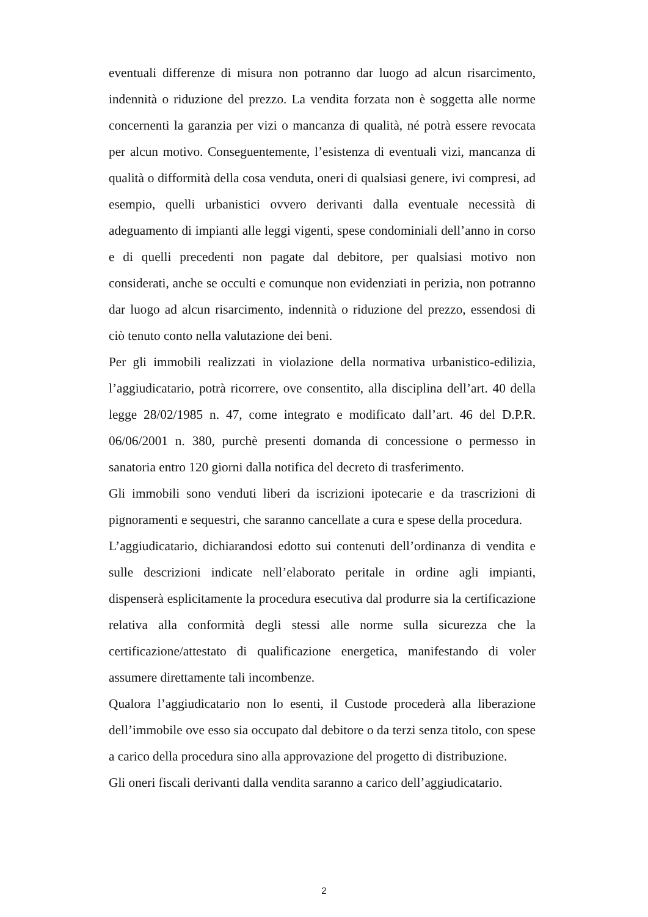eventuali differenze di misura non potranno dar luogo ad alcun risarcimento, indennità o riduzione del prezzo. La vendita forzata non è soggetta alle norme concernenti la garanzia per vizi o mancanza di qualità, né potrà essere revocata per alcun motivo. Conseguentemente, l’esistenza di eventuali vizi, mancanza di qualità o difformità della cosa venduta, oneri di qualsiasi genere, ivi compresi, ad esempio, quelli urbanistici ovvero derivanti dalla eventuale necessità di adeguamento di impianti alle leggi vigenti, spese condominiali dell’anno in corso e di quelli precedenti non pagate dal debitore, per qualsiasi motivo non considerati, anche se occulti e comunque non evidenziati in perizia, non potranno dar luogo ad alcun risarcimento, indennità o riduzione del prezzo, essendosi di ciò tenuto conto nella valutazione dei beni.
Per gli immobili realizzati in violazione della normativa urbanistico-edilizia, l’aggiudicatario, potrà ricorrere, ove consentito, alla disciplina dell’art. 40 della legge 28/02/1985 n. 47, come integrato e modificato dall’art. 46 del D.P.R. 06/06/2001 n. 380, purchè presenti domanda di concessione o permesso in sanatoria entro 120 giorni dalla notifica del decreto di trasferimento.
Gli immobili sono venduti liberi da iscrizioni ipotecarie e da trascrizioni di pignoramenti e sequestri, che saranno cancellate a cura e spese della procedura.
L’aggiudicatario, dichiarandosi edotto sui contenuti dell’ordinanza di vendita e sulle descrizioni indicate nell’elaborato peritale in ordine agli impianti, dispenserà esplicitamente la procedura esecutiva dal produrre sia la certificazione relativa alla conformità degli stessi alle norme sulla sicurezza che la certificazione/attestato di qualificazione energetica, manifestando di voler assumere direttamente tali incombenze.
Qualora l’aggiudicatario non lo esenti, il Custode procederà alla liberazione dell’immobile ove esso sia occupato dal debitore o da terzi senza titolo, con spese a carico della procedura sino alla approvazione del progetto di distribuzione.
Gli oneri fiscali derivanti dalla vendita saranno a carico dell’aggiudicatario.
2